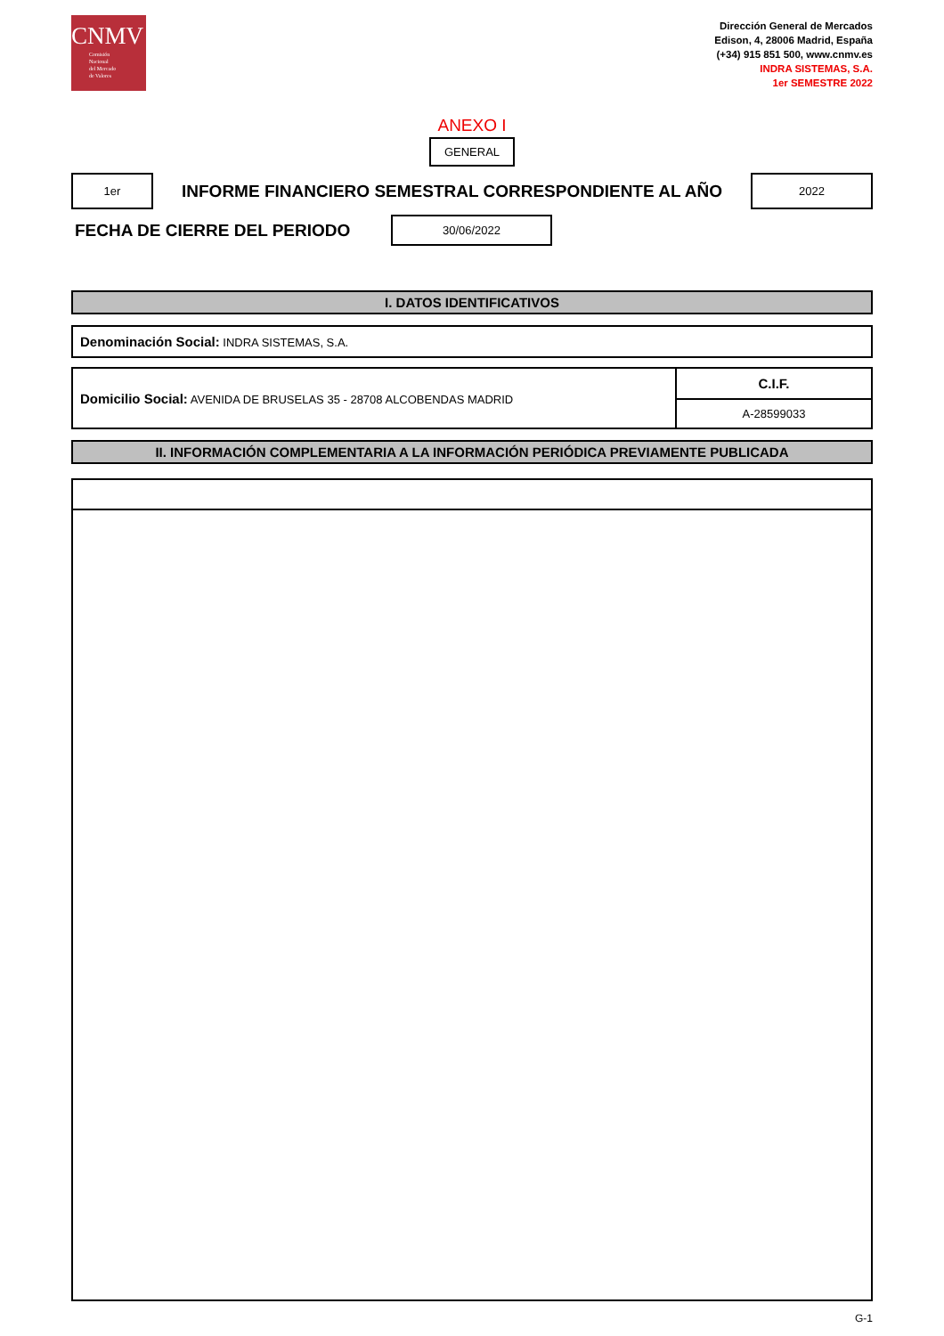CNMV
Comisión
Nacional
del Mercado
de Valores
Dirección General de Mercados
Edison, 4, 28006 Madrid, España
(+34) 915 851 500, www.cnmv.es
INDRA SISTEMAS, S.A.
1er SEMESTRE 2022
ANEXO I
GENERAL
1er
INFORME FINANCIERO SEMESTRAL CORRESPONDIENTE AL AÑO
2022
FECHA DE CIERRE DEL PERIODO
30/06/2022
I. DATOS IDENTIFICATIVOS
| Denominación Social: INDRA SISTEMAS, S.A. |
| Domicilio Social: AVENIDA DE BRUSELAS 35 - 28708 ALCOBENDAS MADRID | C.I.F. |
| | A-28599033 |
II. INFORMACIÓN COMPLEMENTARIA A LA INFORMACIÓN PERIÓDICA PREVIAMENTE PUBLICADA
G-1